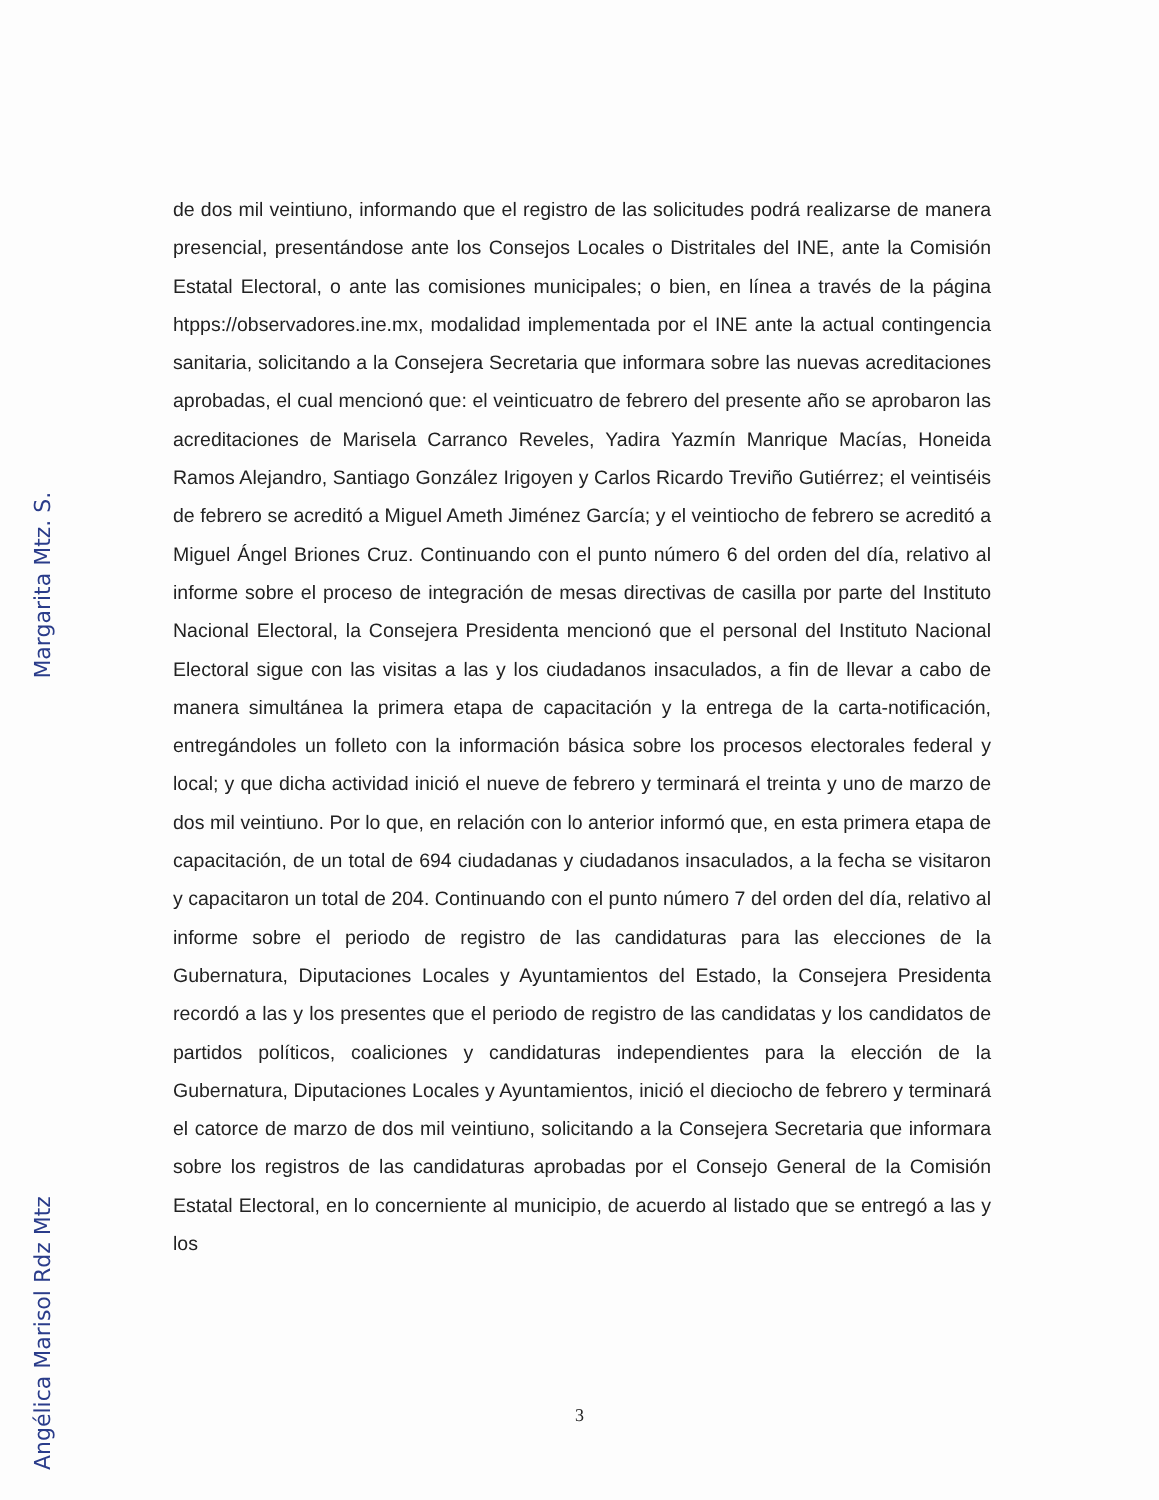de dos mil veintiuno, informando que el registro de las solicitudes podrá realizarse de manera presencial, presentándose ante los Consejos Locales o Distritales del INE, ante la Comisión Estatal Electoral, o ante las comisiones municipales; o bien, en línea a través de la página htpps://observadores.ine.mx, modalidad implementada por el INE ante la actual contingencia sanitaria, solicitando a la Consejera Secretaria que informara sobre las nuevas acreditaciones aprobadas, el cual mencionó que: el veinticuatro de febrero del presente año se aprobaron las acreditaciones de Marisela Carranco Reveles, Yadira Yazmín Manrique Macías, Honeida Ramos Alejandro, Santiago González Irigoyen y Carlos Ricardo Treviño Gutiérrez; el veintiséis de febrero se acreditó a Miguel Ameth Jiménez García; y el veintiocho de febrero se acreditó a Miguel Ángel Briones Cruz. Continuando con el punto número 6 del orden del día, relativo al informe sobre el proceso de integración de mesas directivas de casilla por parte del Instituto Nacional Electoral, la Consejera Presidenta mencionó que el personal del Instituto Nacional Electoral sigue con las visitas a las y los ciudadanos insaculados, a fin de llevar a cabo de manera simultánea la primera etapa de capacitación y la entrega de la carta-notificación, entregándoles un folleto con la información básica sobre los procesos electorales federal y local; y que dicha actividad inició el nueve de febrero y terminará el treinta y uno de marzo de dos mil veintiuno. Por lo que, en relación con lo anterior informó que, en esta primera etapa de capacitación, de un total de 694 ciudadanas y ciudadanos insaculados, a la fecha se visitaron y capacitaron un total de 204. Continuando con el punto número 7 del orden del día, relativo al informe sobre el periodo de registro de las candidaturas para las elecciones de la Gubernatura, Diputaciones Locales y Ayuntamientos del Estado, la Consejera Presidenta recordó a las y los presentes que el periodo de registro de las candidatas y los candidatos de partidos políticos, coaliciones y candidaturas independientes para la elección de la Gubernatura, Diputaciones Locales y Ayuntamientos, inició el dieciocho de febrero y terminará el catorce de marzo de dos mil veintiuno, solicitando a la Consejera Secretaria que informara sobre los registros de las candidaturas aprobadas por el Consejo General de la Comisión Estatal Electoral, en lo concerniente al municipio, de acuerdo al listado que se entregó a las y los
3
Angélica Marisol Rdz Mtz Margarita Mtz. S.